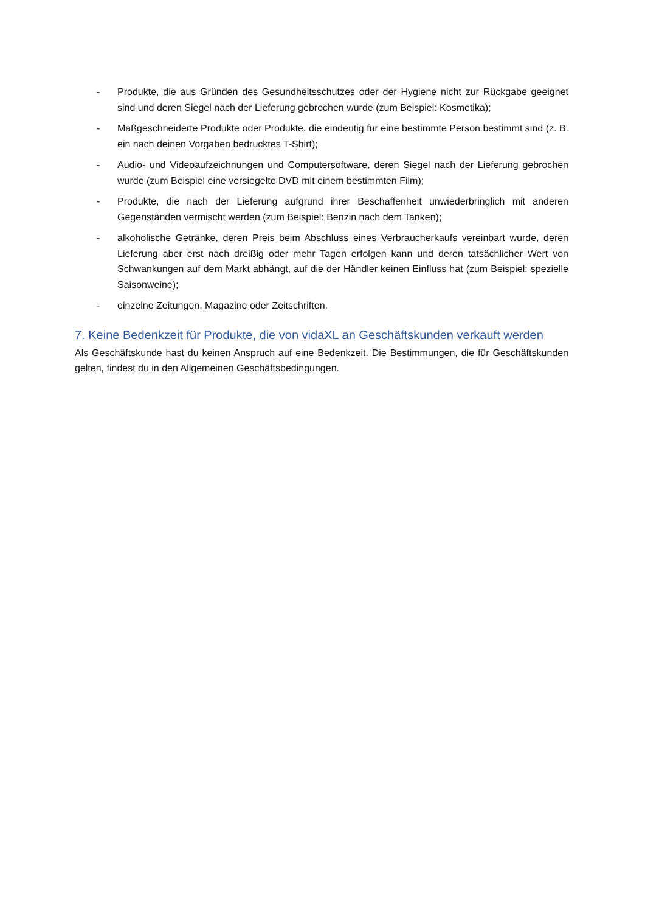- Produkte, die aus Gründen des Gesundheitsschutzes oder der Hygiene nicht zur Rückgabe geeignet sind und deren Siegel nach der Lieferung gebrochen wurde (zum Beispiel: Kosmetika);
- Maßgeschneiderte Produkte oder Produkte, die eindeutig für eine bestimmte Person bestimmt sind (z. B. ein nach deinen Vorgaben bedrucktes T-Shirt);
- Audio- und Videoaufzeichnungen und Computersoftware, deren Siegel nach der Lieferung gebrochen wurde (zum Beispiel eine versiegelte DVD mit einem bestimmten Film);
- Produkte, die nach der Lieferung aufgrund ihrer Beschaffenheit unwiederbringlich mit anderen Gegenständen vermischt werden (zum Beispiel: Benzin nach dem Tanken);
- alkoholische Getränke, deren Preis beim Abschluss eines Verbraucherkaufs vereinbart wurde, deren Lieferung aber erst nach dreißig oder mehr Tagen erfolgen kann und deren tatsächlicher Wert von Schwankungen auf dem Markt abhängt, auf die der Händler keinen Einfluss hat (zum Beispiel: spezielle Saisonweine);
- einzelne Zeitungen, Magazine oder Zeitschriften.
7. Keine Bedenkzeit für Produkte, die von vidaXL an Geschäftskunden verkauft werden
Als Geschäftskunde hast du keinen Anspruch auf eine Bedenkzeit. Die Bestimmungen, die für Geschäftskunden gelten, findest du in den Allgemeinen Geschäftsbedingungen.